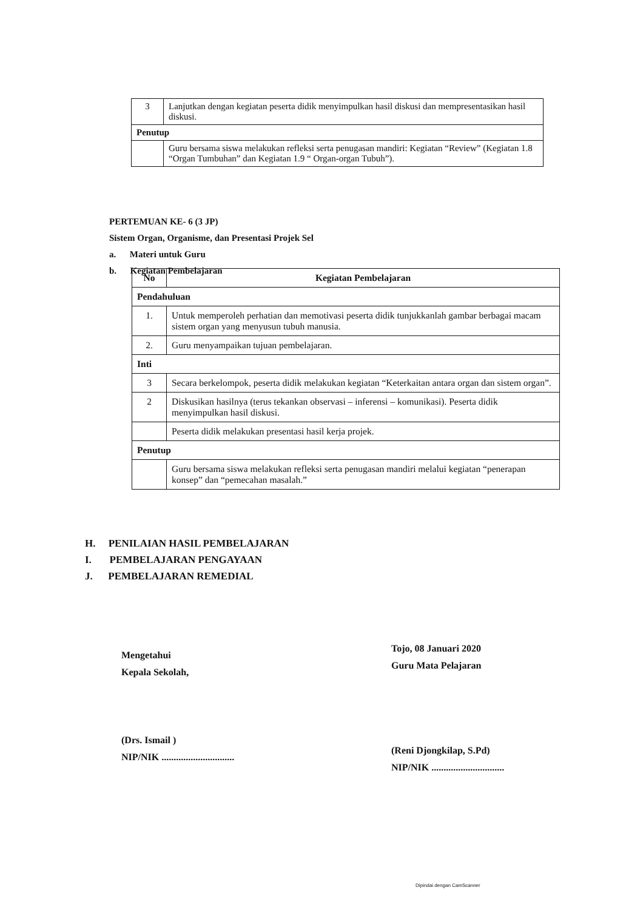| 3 | Lanjutkan dengan kegiatan peserta didik menyimpulkan hasil diskusi dan mempresentasikan hasil diskusi. |
| Penutup | |
| | Guru bersama siswa melakukan refleksi serta penugasan mandiri: Kegiatan “Review” (Kegiatan 1.8 “Organ Tumbuhan” dan Kegiatan 1.9 “ Organ-organ Tubuh”). |
PERTEMUAN KE- 6 (3 JP)
Sistem Organ, Organisme, dan Presentasi Projek Sel
a. Materi untuk Guru
b. Kegiatan Pembelajaran
| No | Kegiatan Pembelajaran |
| --- | --- |
| Pendahuluan | |
| 1. | Untuk memperoleh perhatian dan memotivasi peserta didik tunjukkanlah gambar berbagai macam sistem organ yang menyusun tubuh manusia. |
| 2. | Guru menyampaikan tujuan pembelajaran. |
| Inti | |
| 3 | Secara berkelompok, peserta didik melakukan kegiatan “Keterkaitan antara organ dan sistem organ”. |
| 2 | Diskusikan hasilnya (terus tekankan observasi – inferensi – komunikasi). Peserta didik menyimpulkan hasil diskusi. |
| | Peserta didik melakukan presentasi hasil kerja projek. |
| Penutup | |
| | Guru bersama siswa melakukan refleksi serta penugasan mandiri melalui kegiatan “penerapan konsep” dan “pemecahan masalah.” |
H. PENILAIAN HASIL PEMBELAJARAN
I. PEMBELAJARAN PENGAYAAN
J. PEMBELAJARAN REMEDIAL
Mengetahui
Kepala Sekolah,
(Drs. Ismail )
NIP/NIK ..............................
Tojo, 08 Januari 2020
Guru Mata Pelajaran
(Reni Djongkilap, S.Pd)
NIP/NIK ..............................
Dipindai dengan CamScanner